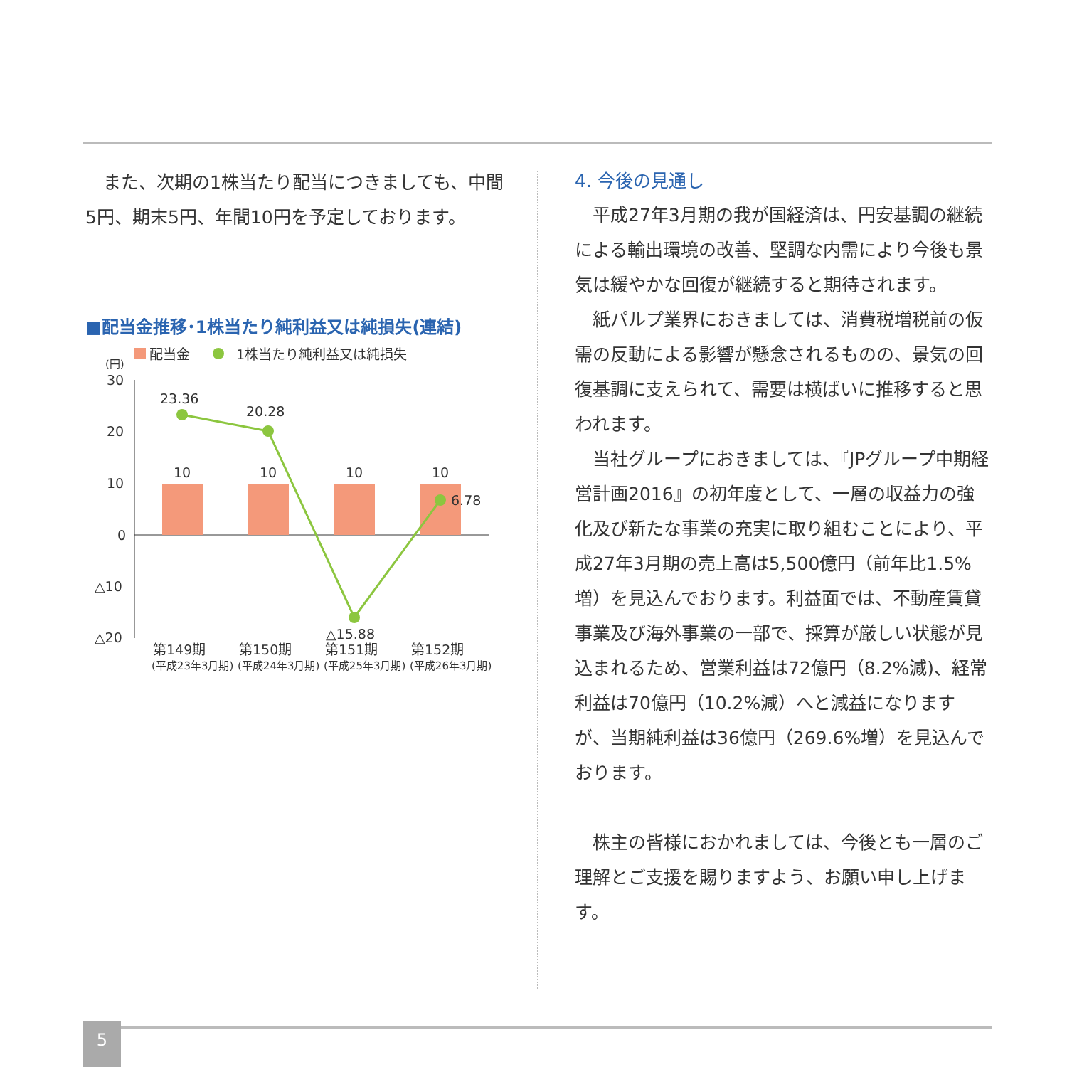また、次期の1株当たり配当につきましても、中間5円、期末5円、年間10円を予定しております。
■配当金推移･1株当たり純利益又は純損失(連結)
配当金
1株当たり純利益又は純損失
(円)
30
20
10
0
△10
△20
10
10
10
10
23.36
20.28
△15.88
6.78
第149期
第150期
第151期
第152期
(平成23年3月期)
(平成24年3月期)
(平成25年3月期)
(平成26年3月期)
4. 今後の見通し
平成27年3月期の我が国経済は、円安基調の継続による輸出環境の改善、堅調な内需により今後も景気は緩やかな回復が継続すると期待されます。
紙パルプ業界におきましては、消費税増税前の仮需の反動による影響が懸念されるものの、景気の回復基調に支えられて、需要は横ばいに推移すると思われます。
当社グループにおきましては、『JPグループ中期経営計画2016』の初年度として、一層の収益力の強化及び新たな事業の充実に取り組むことにより、平成27年3月期の売上高は5,500億円（前年比1.5%増）を見込んでおります。利益面では、不動産賃貸事業及び海外事業の一部で、採算が厳しい状態が見込まれるため、営業利益は72億円（8.2%減)、経常利益は70億円（10.2%減）へと減益になりますが、当期純利益は36億円（269.6%増）を見込んでおります。
株主の皆様におかれましては、今後とも一層のご理解とご支援を賜りますよう、お願い申し上げます。
5